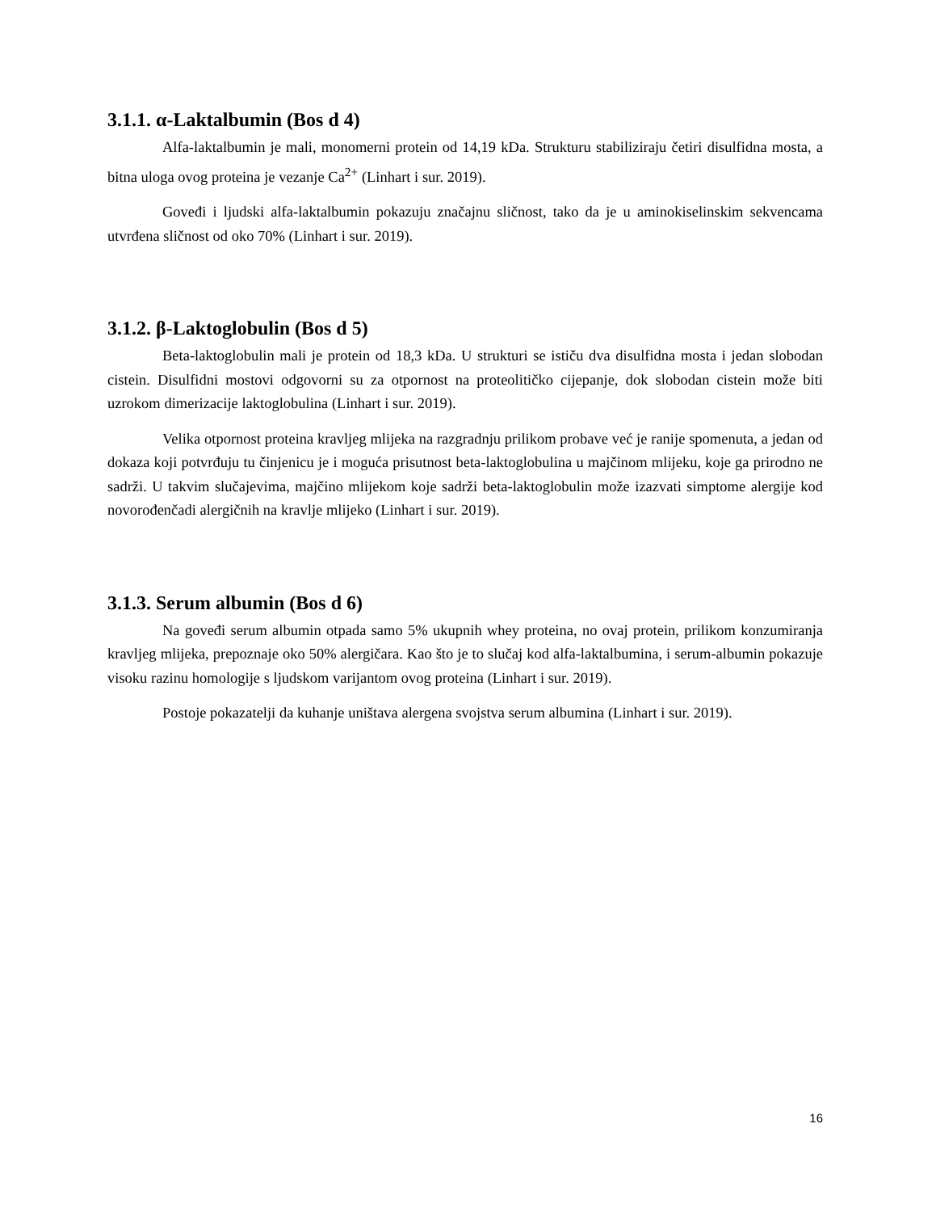3.1.1. α-Laktalbumin (Bos d 4)
Alfa-laktalbumin je mali, monomerni protein od 14,19 kDa. Strukturu stabiliziraju četiri disulfidna mosta, a bitna uloga ovog proteina je vezanje Ca<sup>2+</sup> (Linhart i sur. 2019).
Goveđi i ljudski alfa-laktalbumin pokazuju značajnu sličnost, tako da je u aminokiselinskim sekvencama utvrđena sličnost od oko 70% (Linhart i sur. 2019).
3.1.2. β-Laktoglobulin (Bos d 5)
Beta-laktoglobulin mali je protein od 18,3 kDa. U strukturi se ističu dva disulfidna mosta i jedan slobodan cistein. Disulfidni mostovi odgovorni su za otpornost na proteolitičko cijepanje, dok slobodan cistein može biti uzrokom dimerizacije laktoglobulina (Linhart i sur. 2019).
Velika otpornost proteina kravljeg mlijeka na razgradnju prilikom probave već je ranije spomenuta, a jedan od dokaza koji potvrđuju tu činjenicu je i moguća prisutnost beta-laktoglobulina u majčinom mlijeku, koje ga prirodno ne sadrži. U takvim slučajevima, majčino mlijekom koje sadrži beta-laktoglobulin može izazvati simptome alergije kod novorođenčadi alergičnih na kravlje mlijeko (Linhart i sur. 2019).
3.1.3. Serum albumin (Bos d 6)
Na goveđi serum albumin otpada samo 5% ukupnih whey proteina, no ovaj protein, prilikom konzumiranja kravljeg mlijeka, prepoznaje oko 50% alergičara. Kao što je to slučaj kod alfa-laktalbumina, i serum-albumin pokazuje visoku razinu homologije s ljudskom varijantom ovog proteina (Linhart i sur. 2019).
Postoje pokazatelji da kuhanje uništava alergena svojstva serum albumina (Linhart i sur. 2019).
16